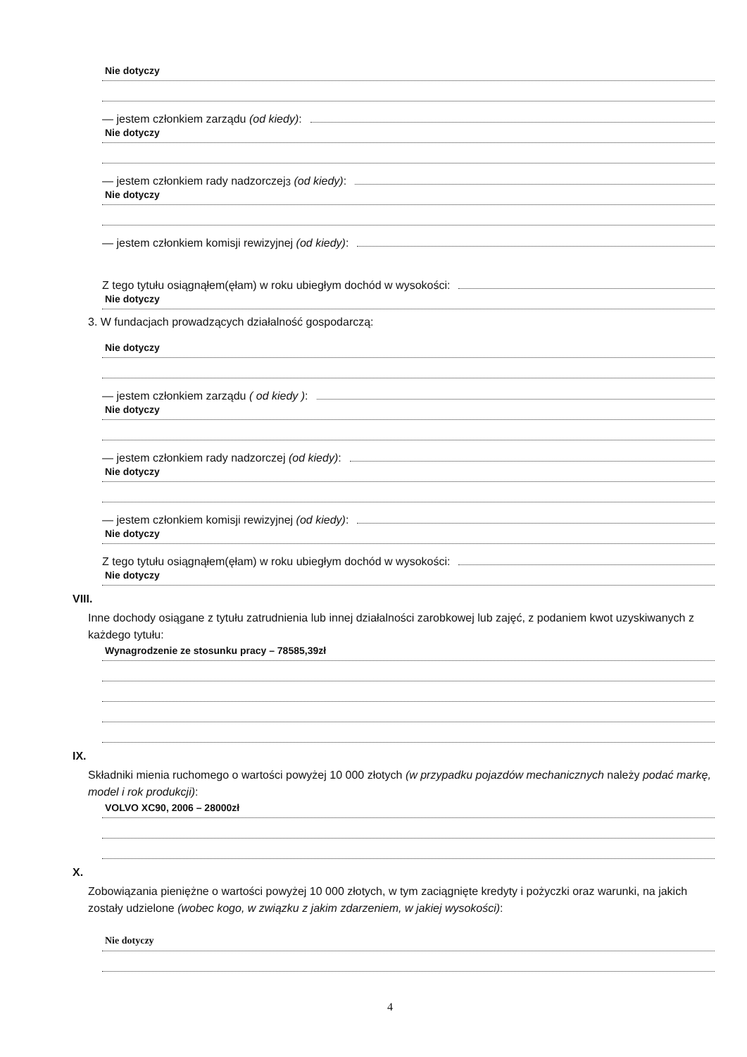Nie dotyczy
— jestem członkiem zarządu (od kiedy):
Nie dotyczy
— jestem członkiem rady nadzorczej<sup>3</sup> (od kiedy):
Nie dotyczy
— jestem członkiem komisji rewizyjnej (od kiedy):
Z tego tytułu osiągnąłem(ęłam) w roku ubiegłym dochód w wysokości:
Nie dotyczy
3. W fundacjach prowadzących działalność gospodarczą:
Nie dotyczy
— jestem członkiem zarządu ( od kiedy ):
Nie dotyczy
— jestem członkiem rady nadzorczej (od kiedy):
Nie dotyczy
— jestem członkiem komisji rewizyjnej (od kiedy):
Nie dotyczy
Z tego tytułu osiągnąłem(ęłam) w roku ubiegłym dochód w wysokości:
Nie dotyczy
VIII.
Inne dochody osiągane z tytułu zatrudnienia lub innej działalności zarobkowej lub zajęć, z podaniem kwot uzyskiwanych z każdego tytułu:
Wynagrodzenie ze stosunku pracy – 78585,39zł
IX.
Składniki mienia ruchomego o wartości powyżej 10 000 złotych (w przypadku pojazdów mechanicznych należy podać markę, model i rok produkcji):
VOLVO XC90, 2006 – 28000zł
X.
Zobowiązania pieniężne o wartości powyżej 10 000 złotych, w tym zaciągnięte kredyty i pożyczki oraz warunki, na jakich zostały udzielone (wobec kogo, w związku z jakim zdarzeniem, w jakiej wysokości):
Nie dotyczy
4